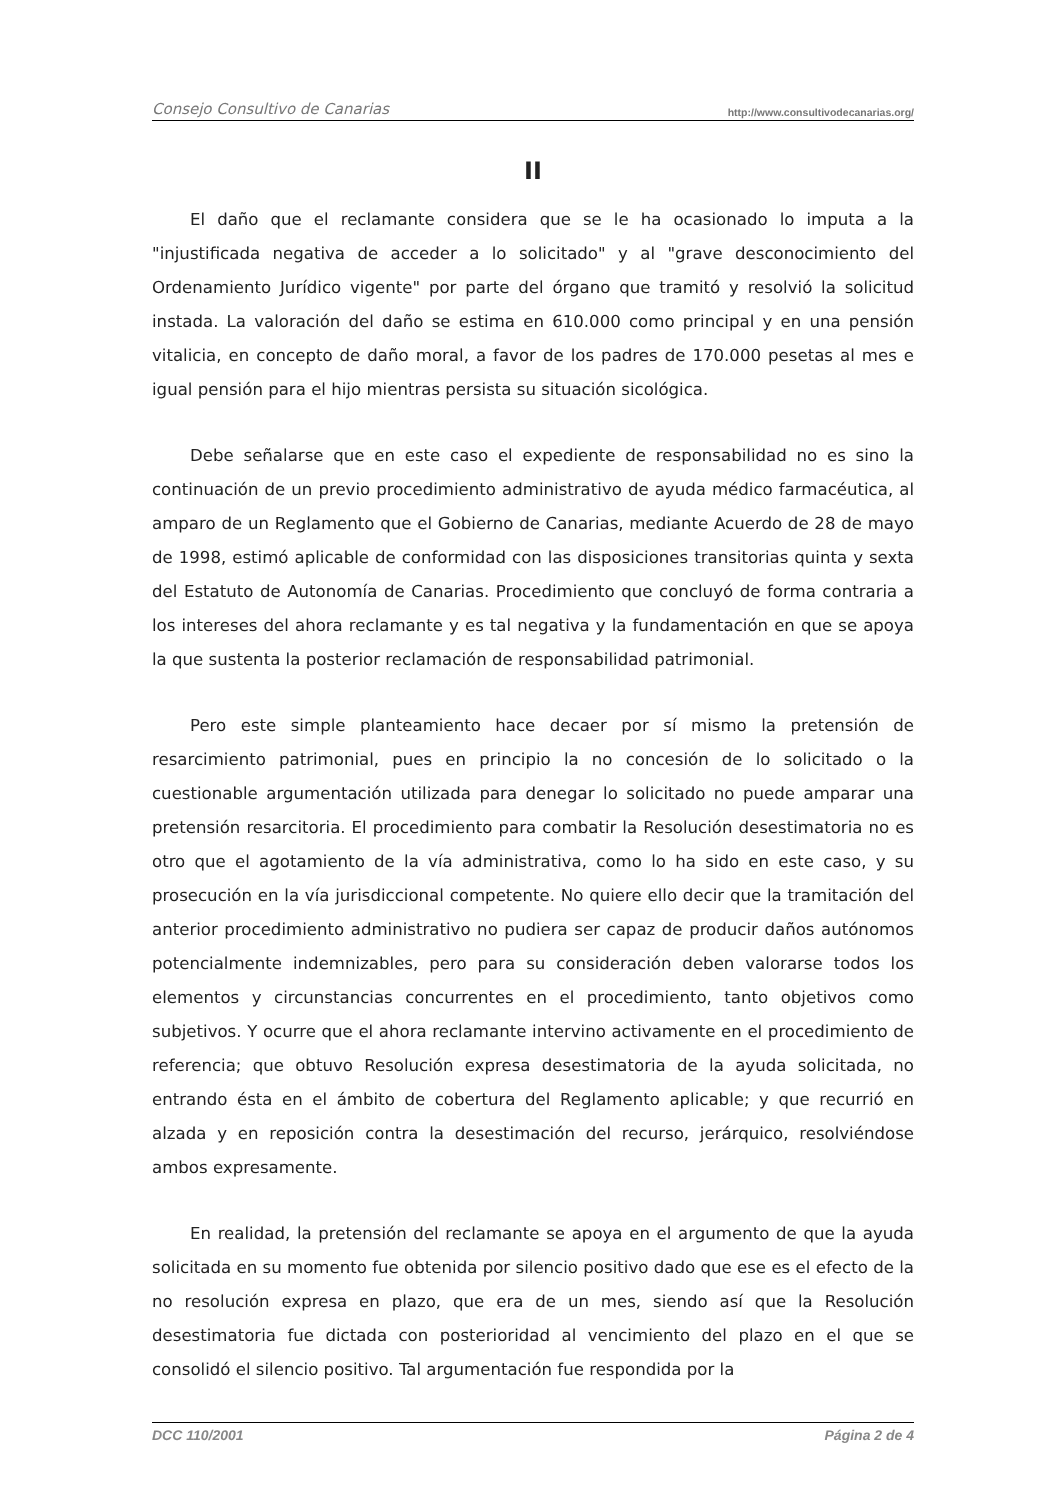Consejo Consultivo de Canarias http://www.consultivodecanarias.org/
II
El daño que el reclamante considera que se le ha ocasionado lo imputa a la "injustificada negativa de acceder a lo solicitado" y al "grave desconocimiento del Ordenamiento Jurídico vigente" por parte del órgano que tramitó y resolvió la solicitud instada. La valoración del daño se estima en 610.000 como principal y en una pensión vitalicia, en concepto de daño moral, a favor de los padres de 170.000 pesetas al mes e igual pensión para el hijo mientras persista su situación sicológica.
Debe señalarse que en este caso el expediente de responsabilidad no es sino la continuación de un previo procedimiento administrativo de ayuda médico farmacéutica, al amparo de un Reglamento que el Gobierno de Canarias, mediante Acuerdo de 28 de mayo de 1998, estimó aplicable de conformidad con las disposiciones transitorias quinta y sexta del Estatuto de Autonomía de Canarias. Procedimiento que concluyó de forma contraria a los intereses del ahora reclamante y es tal negativa y la fundamentación en que se apoya la que sustenta la posterior reclamación de responsabilidad patrimonial.
Pero este simple planteamiento hace decaer por sí mismo la pretensión de resarcimiento patrimonial, pues en principio la no concesión de lo solicitado o la cuestionable argumentación utilizada para denegar lo solicitado no puede amparar una pretensión resarcitoria. El procedimiento para combatir la Resolución desestimatoria no es otro que el agotamiento de la vía administrativa, como lo ha sido en este caso, y su prosecución en la vía jurisdiccional competente. No quiere ello decir que la tramitación del anterior procedimiento administrativo no pudiera ser capaz de producir daños autónomos potencialmente indemnizables, pero para su consideración deben valorarse todos los elementos y circunstancias concurrentes en el procedimiento, tanto objetivos como subjetivos. Y ocurre que el ahora reclamante intervino activamente en el procedimiento de referencia; que obtuvo Resolución expresa desestimatoria de la ayuda solicitada, no entrando ésta en el ámbito de cobertura del Reglamento aplicable; y que recurrió en alzada y en reposición contra la desestimación del recurso, jerárquico, resolviéndose ambos expresamente.
En realidad, la pretensión del reclamante se apoya en el argumento de que la ayuda solicitada en su momento fue obtenida por silencio positivo dado que ese es el efecto de la no resolución expresa en plazo, que era de un mes, siendo así que la Resolución desestimatoria fue dictada con posterioridad al vencimiento del plazo en el que se consolidó el silencio positivo. Tal argumentación fue respondida por la
DCC 110/2001 Página 2 de 4